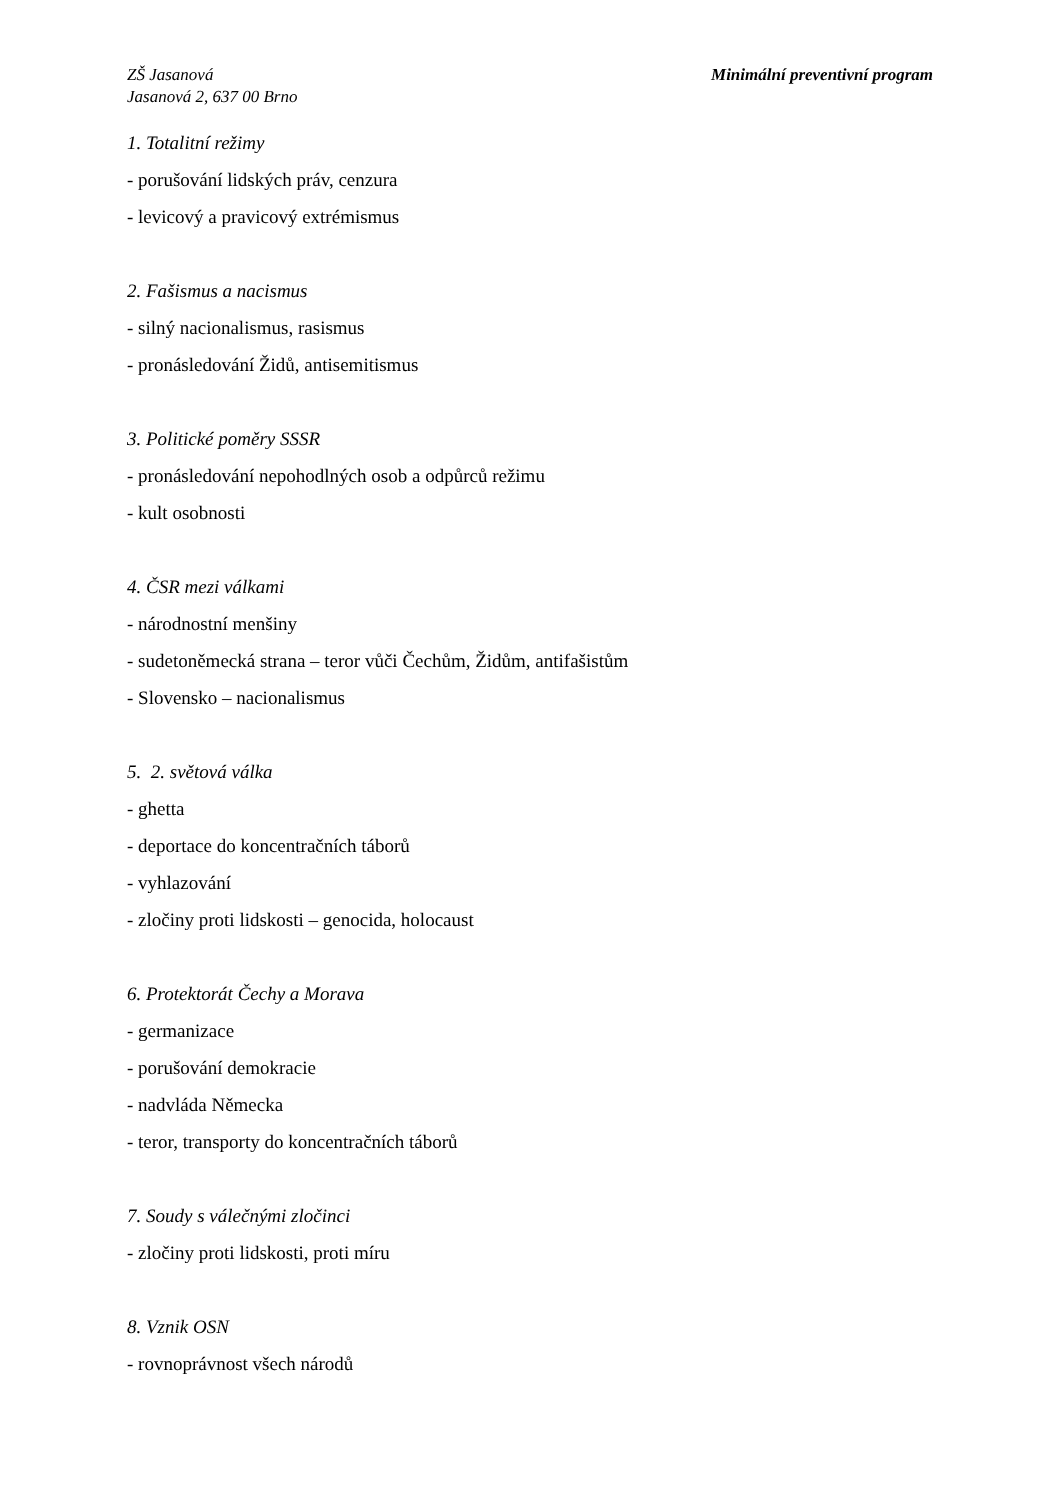ZŠ Jasanová
Jasanová 2, 637 00 Brno
Minimální preventivní program
1. Totalitní režimy
- porušování lidských práv, cenzura
- levicový a pravicový extrémismus
2. Fašismus a nacismus
- silný nacionalismus, rasismus
- pronásledování Židů, antisemitismus
3. Politické poměry SSSR
- pronásledování nepohodlných osob a odpůrců režimu
- kult osobnosti
4. ČSR mezi válkami
- národnostní menšiny
- sudetoněmecká strana – teror vůči Čechům, Židům, antifašistům
- Slovensko – nacionalismus
5. 2. světová válka
- ghetta
- deportace do koncentračních táborů
- vyhlazování
- zločiny proti lidskosti – genocida, holocaust
6. Protektorát Čechy a Morava
- germanizace
- porušování demokracie
- nadvláda Německa
- teror, transporty do koncentračních táborů
7. Soudy s válečnými zločinci
- zločiny proti lidskosti, proti míru
8. Vznik OSN
- rovnoprávnost všech národů